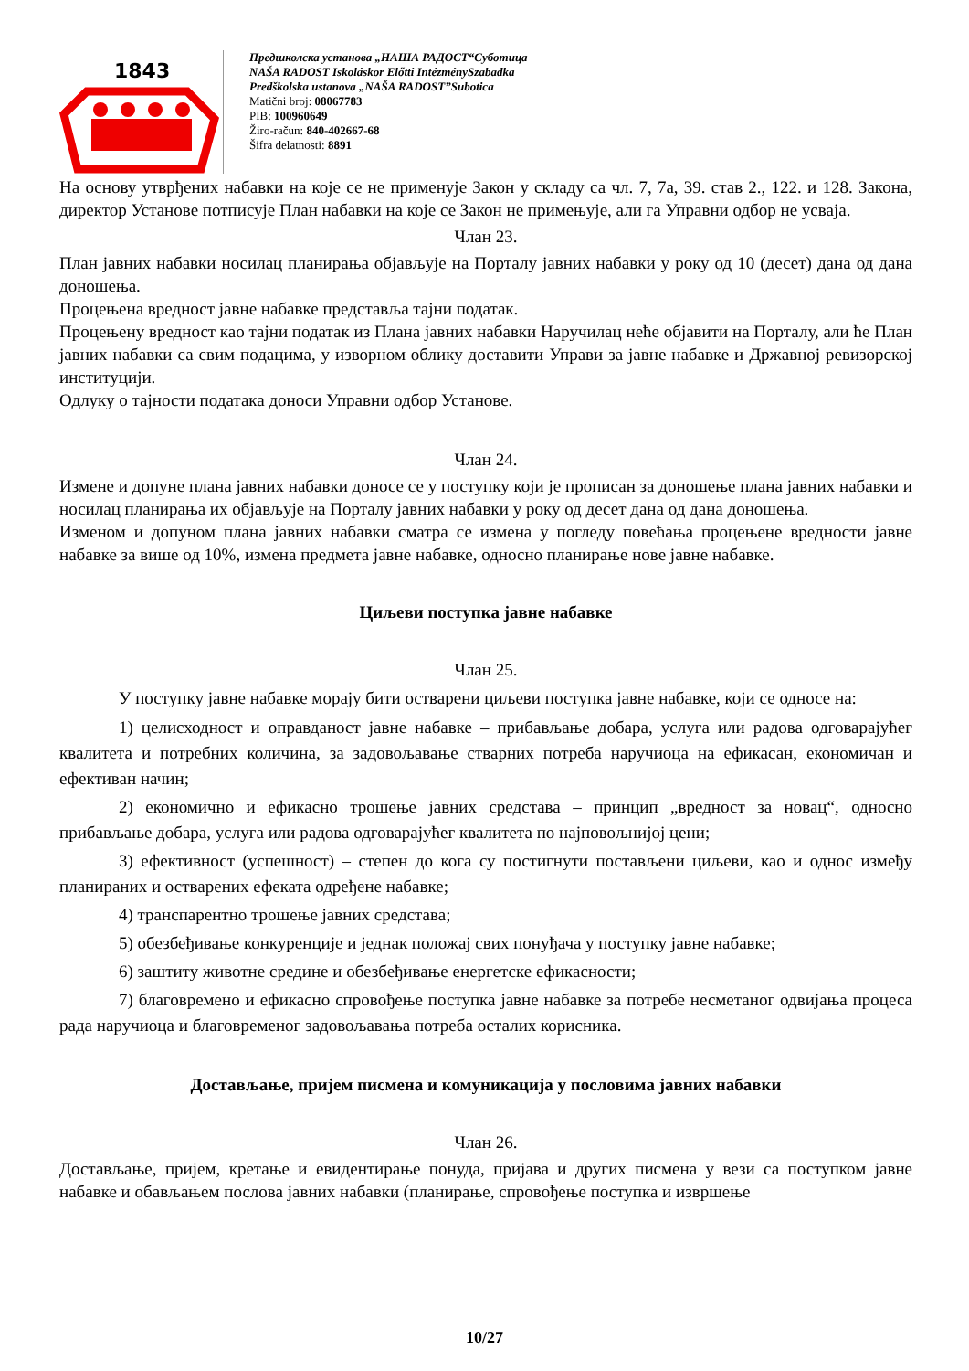1843
Предшколска установа „НАША РАДОСТ“Суботица
NAŠA RADOST Iskoláskor Előtti IntézménySzabadka
Predškolska ustanova „NAŠA RADOST”Subotica
Matični broj: 08067783
PIB: 100960649
Žiro-račun: 840-402667-68
Šifra delatnosti: 8891
На основу утврђених набавки на које се не применује Закон у складу са чл. 7, 7а, 39. став 2., 122. и 128. Закона, директор Установе потписује План набавки на које се Закон не примењује, али га Управни одбор не усваја.
Члан 23.
План јавних набавки носилац планирања објављује на Порталу јавних набавки у року од 10 (десет) дана од дана доношења.
Процењена вредност јавне набавке представља тајни податак.
Процењену вредност као тајни податак из Плана јавних набавки Наручилац неће објавити на Порталу, али ће План јавних набавки са свим подацима, у изворном облику доставити Управи за јавне набавке и Државној ревизорској институцији.
Одлуку о тајности података доноси Управни одбор Установе.
Члан 24.
Измене и допуне плана јавних набавки доносе се у поступку који је прописан за доношење плана јавних набавки и носилац планирања их објављује на Порталу јавних набавки у року од десет дана од дана доношења.
Изменом и допуном плана јавних набавки сматра се измена у погледу повећања процењене вредности јавне набавке за више од 10%, измена предмета јавне набавке, односно планирање нове јавне набавке.
Циљеви поступка јавне набавке
Члан 25.
У поступку јавне набавке морају бити остварени циљеви поступка јавне набавке, који се односе на:
1) целисходност и оправданост јавне набавке – прибављање добара, услуга или радова одговарајућег квалитета и потребних количина, за задовољавање стварних потреба наручиоца на ефикасан, економичан и ефективан начин;
2) економично и ефикасно трошење јавних средстава – принцип „вредност за новац“, односно прибављање добара, услуга или радова одговарајућег квалитета по најповољнијој цени;
3) ефективност (успешност) – степен до кога су постигнути постављени циљеви, као и однос између планираних и остварених ефеката одређене набавке;
4) транспарентно трошење јавних средстава;
5) обезбеђивање конкуренције и једнак положај свих понуђача у поступку јавне набавке;
6) заштиту животне средине и обезбеђивање енергетске ефикасности;
7) благовремено и ефикасно спровођење поступка јавне набавке за потребе несметаног одвијања процеса рада наручиоца и благовременог задовољавања потреба осталих корисника.
Достављање, пријем писмена и комуникација у пословима јавних набавки
Члан 26.
Достављање, пријем, кретање и евидентирање понуда, пријава и других писмена у вези са поступком јавне набавке и обављањем послова јавних набавки (планирање, спровођење поступка и извршење
10/27